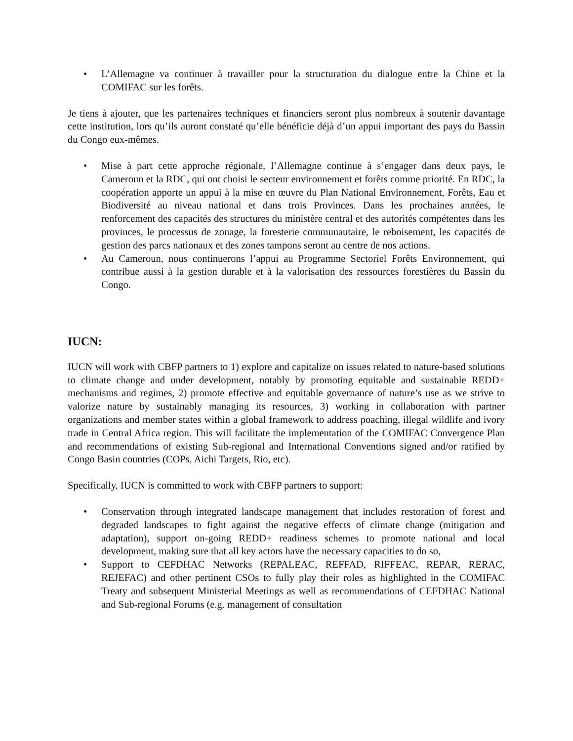• L’Allemagne va continuer à travailler pour la structuration du dialogue entre la Chine et la COMIFAC sur les forêts.
Je tiens à ajouter, que les partenaires techniques et financiers seront plus nombreux à soutenir davantage cette institution, lors qu’ils auront constaté qu’elle bénéficie déjà d’un appui important des pays du Bassin du Congo eux-mêmes.
• Mise à part cette approche régionale, l’Allemagne continue à s’engager dans deux pays, le Cameroun et la RDC, qui ont choisi le secteur environnement et forêts comme priorité. En RDC, la coopération apporte un appui à la mise en œuvre du Plan National Environnement, Forêts, Eau et Biodiversité au niveau national et dans trois Provinces. Dans les prochaines années, le renforcement des capacités des structures du ministère central et des autorités compétentes dans les provinces, le processus de zonage, la foresterie communautaire, le reboisement, les capacités de gestion des parcs nationaux et des zones tampons seront au centre de nos actions.
• Au Cameroun, nous continuerons l’appui au Programme Sectoriel Forêts Environnement, qui contribue aussi à la gestion durable et à la valorisation des ressources forestières du Bassin du Congo.
IUCN:
IUCN will work with CBFP partners to 1) explore and capitalize on issues related to nature-based solutions to climate change and under development, notably by promoting equitable and sustainable REDD+ mechanisms and regimes, 2) promote effective and equitable governance of nature’s use as we strive to valorize nature by sustainably managing its resources, 3) working in collaboration with partner organizations and member states within a global framework to address poaching, illegal wildlife and ivory trade in Central Africa region. This will facilitate the implementation of the COMIFAC Convergence Plan and recommendations of existing Sub-regional and International Conventions signed and/or ratified by Congo Basin countries (COPs, Aichi Targets, Rio, etc).
Specifically, IUCN is committed to work with CBFP partners to support:
• Conservation through integrated landscape management that includes restoration of forest and degraded landscapes to fight against the negative effects of climate change (mitigation and adaptation), support on-going REDD+ readiness schemes to promote national and local development, making sure that all key actors have the necessary capacities to do so,
• Support to CEFDHAC Networks (REPALEAC, REFFAD, RIFFEAC, REPAR, RERAC, REJEFAC) and other pertinent CSOs to fully play their roles as highlighted in the COMIFAC Treaty and subsequent Ministerial Meetings as well as recommendations of CEFDHAC National and Sub-regional Forums (e.g. management of consultation